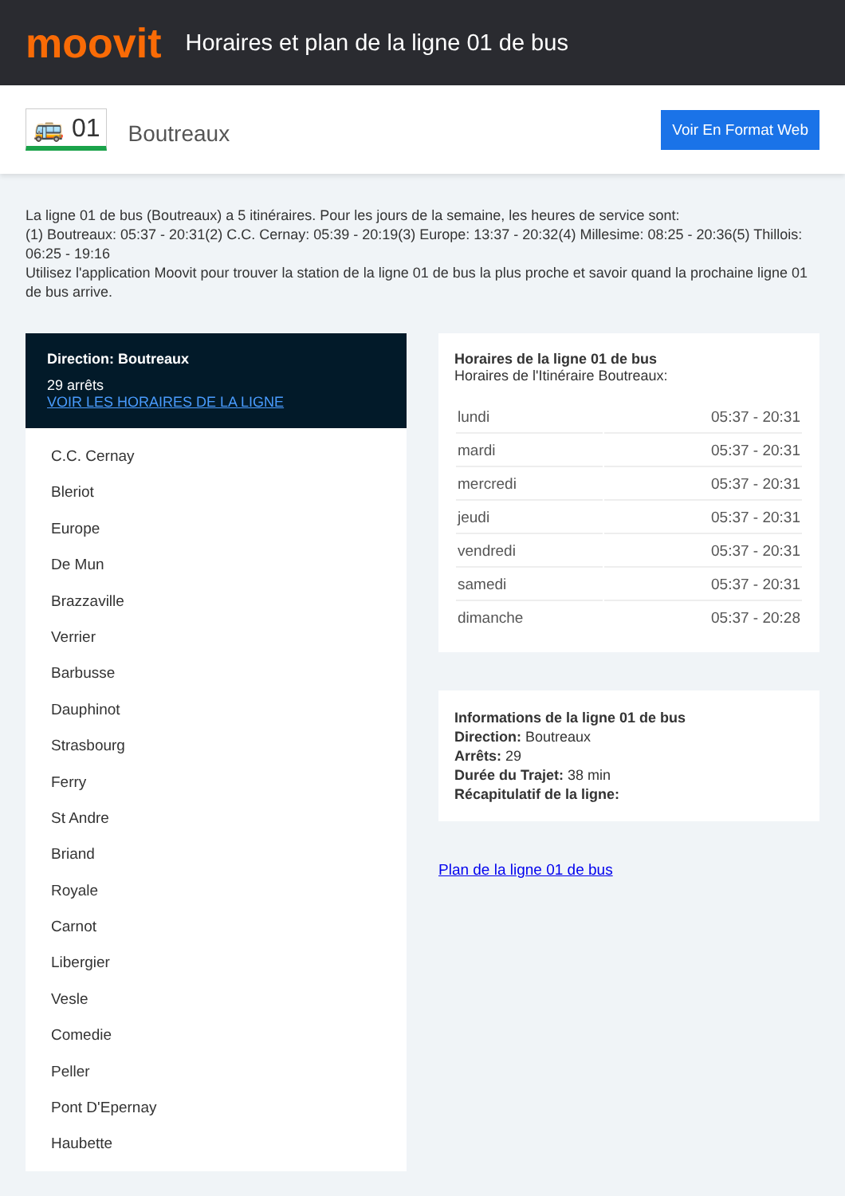moovit
Horaires et plan de la ligne 01 de bus
🚌 01 Boutreaux Voir En Format Web
La ligne 01 de bus (Boutreaux) a 5 itinéraires. Pour les jours de la semaine, les heures de service sont:
(1) Boutreaux: 05:37 - 20:31(2) C.C. Cernay: 05:39 - 20:19(3) Europe: 13:37 - 20:32(4) Millesime: 08:25 - 20:36(5) Thillois: 06:25 - 19:16
Utilisez l'application Moovit pour trouver la station de la ligne 01 de bus la plus proche et savoir quand la prochaine ligne 01 de bus arrive.
Direction: Boutreaux
29 arrêts
VOIR LES HORAIRES DE LA LIGNE
C.C. Cernay
Bleriot
Europe
De Mun
Brazzaville
Verrier
Barbusse
Dauphinot
Strasbourg
Ferry
St Andre
Briand
Royale
Carnot
Libergier
Vesle
Comedie
Peller
Pont D'Epernay
Haubette
Horaires de la ligne 01 de bus
Horaires de l'Itinéraire Boutreaux:
| lundi | 05:37 - 20:31 |
| mardi | 05:37 - 20:31 |
| mercredi | 05:37 - 20:31 |
| jeudi | 05:37 - 20:31 |
| vendredi | 05:37 - 20:31 |
| samedi | 05:37 - 20:31 |
| dimanche | 05:37 - 20:28 |
Informations de la ligne 01 de bus
Direction: Boutreaux
Arrêts: 29
Durée du Trajet: 38 min
Récapitulatif de la ligne:
Plan de la ligne 01 de bus